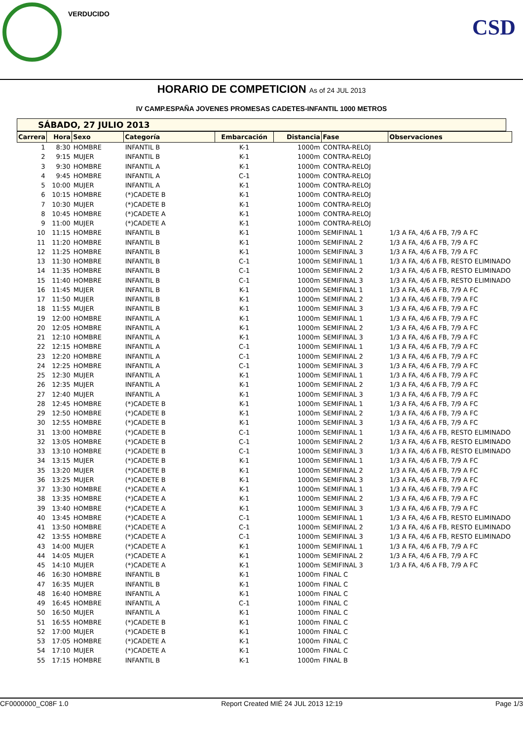VERDUCIDO
CSD
HORARIO DE COMPETICION As of 24 JUL 2013
IV CAMP.ESPAÑA JOVENES PROMESAS CADETES-INFANTIL 1000 METROS
SÁBADO, 27 JULIO 2013
| Carrera | Hora | Sexo | Categoría | Embarcación | Distancia | Fase | Observaciones |
| --- | --- | --- | --- | --- | --- | --- | --- |
| 1 | 8:30 | HOMBRE | INFANTIL B | K-1 | 1000m | CONTRA-RELOJ | |
| 2 | 9:15 | MUJER | INFANTIL B | K-1 | 1000m | CONTRA-RELOJ | |
| 3 | 9:30 | HOMBRE | INFANTIL A | K-1 | 1000m | CONTRA-RELOJ | |
| 4 | 9:45 | HOMBRE | INFANTIL A | C-1 | 1000m | CONTRA-RELOJ | |
| 5 | 10:00 | MUJER | INFANTIL A | K-1 | 1000m | CONTRA-RELOJ | |
| 6 | 10:15 | HOMBRE | (*)CADETE B | K-1 | 1000m | CONTRA-RELOJ | |
| 7 | 10:30 | MUJER | (*)CADETE B | K-1 | 1000m | CONTRA-RELOJ | |
| 8 | 10:45 | HOMBRE | (*)CADETE A | K-1 | 1000m | CONTRA-RELOJ | |
| 9 | 11:00 | MUJER | (*)CADETE A | K-1 | 1000m | CONTRA-RELOJ | |
| 10 | 11:15 | HOMBRE | INFANTIL B | K-1 | 1000m | SEMIFINAL 1 | 1/3 A FA, 4/6 A FB, 7/9 A FC |
| 11 | 11:20 | HOMBRE | INFANTIL B | K-1 | 1000m | SEMIFINAL 2 | 1/3 A FA, 4/6 A FB, 7/9 A FC |
| 12 | 11:25 | HOMBRE | INFANTIL B | K-1 | 1000m | SEMIFINAL 3 | 1/3 A FA, 4/6 A FB, 7/9 A FC |
| 13 | 11:30 | HOMBRE | INFANTIL B | C-1 | 1000m | SEMIFINAL 1 | 1/3 A FA, 4/6 A FB, RESTO ELIMINADO |
| 14 | 11:35 | HOMBRE | INFANTIL B | C-1 | 1000m | SEMIFINAL 2 | 1/3 A FA, 4/6 A FB, RESTO ELIMINADO |
| 15 | 11:40 | HOMBRE | INFANTIL B | C-1 | 1000m | SEMIFINAL 3 | 1/3 A FA, 4/6 A FB, RESTO ELIMINADO |
| 16 | 11:45 | MUJER | INFANTIL B | K-1 | 1000m | SEMIFINAL 1 | 1/3 A FA, 4/6 A FB, 7/9 A FC |
| 17 | 11:50 | MUJER | INFANTIL B | K-1 | 1000m | SEMIFINAL 2 | 1/3 A FA, 4/6 A FB, 7/9 A FC |
| 18 | 11:55 | MUJER | INFANTIL B | K-1 | 1000m | SEMIFINAL 3 | 1/3 A FA, 4/6 A FB, 7/9 A FC |
| 19 | 12:00 | HOMBRE | INFANTIL A | K-1 | 1000m | SEMIFINAL 1 | 1/3 A FA, 4/6 A FB, 7/9 A FC |
| 20 | 12:05 | HOMBRE | INFANTIL A | K-1 | 1000m | SEMIFINAL 2 | 1/3 A FA, 4/6 A FB, 7/9 A FC |
| 21 | 12:10 | HOMBRE | INFANTIL A | K-1 | 1000m | SEMIFINAL 3 | 1/3 A FA, 4/6 A FB, 7/9 A FC |
| 22 | 12:15 | HOMBRE | INFANTIL A | C-1 | 1000m | SEMIFINAL 1 | 1/3 A FA, 4/6 A FB, 7/9 A FC |
| 23 | 12:20 | HOMBRE | INFANTIL A | C-1 | 1000m | SEMIFINAL 2 | 1/3 A FA, 4/6 A FB, 7/9 A FC |
| 24 | 12:25 | HOMBRE | INFANTIL A | C-1 | 1000m | SEMIFINAL 3 | 1/3 A FA, 4/6 A FB, 7/9 A FC |
| 25 | 12:30 | MUJER | INFANTIL A | K-1 | 1000m | SEMIFINAL 1 | 1/3 A FA, 4/6 A FB, 7/9 A FC |
| 26 | 12:35 | MUJER | INFANTIL A | K-1 | 1000m | SEMIFINAL 2 | 1/3 A FA, 4/6 A FB, 7/9 A FC |
| 27 | 12:40 | MUJER | INFANTIL A | K-1 | 1000m | SEMIFINAL 3 | 1/3 A FA, 4/6 A FB, 7/9 A FC |
| 28 | 12:45 | HOMBRE | (*)CADETE B | K-1 | 1000m | SEMIFINAL 1 | 1/3 A FA, 4/6 A FB, 7/9 A FC |
| 29 | 12:50 | HOMBRE | (*)CADETE B | K-1 | 1000m | SEMIFINAL 2 | 1/3 A FA, 4/6 A FB, 7/9 A FC |
| 30 | 12:55 | HOMBRE | (*)CADETE B | K-1 | 1000m | SEMIFINAL 3 | 1/3 A FA, 4/6 A FB, 7/9 A FC |
| 31 | 13:00 | HOMBRE | (*)CADETE B | C-1 | 1000m | SEMIFINAL 1 | 1/3 A FA, 4/6 A FB, RESTO ELIMINADO |
| 32 | 13:05 | HOMBRE | (*)CADETE B | C-1 | 1000m | SEMIFINAL 2 | 1/3 A FA, 4/6 A FB, RESTO ELIMINADO |
| 33 | 13:10 | HOMBRE | (*)CADETE B | C-1 | 1000m | SEMIFINAL 3 | 1/3 A FA, 4/6 A FB, RESTO ELIMINADO |
| 34 | 13:15 | MUJER | (*)CADETE B | K-1 | 1000m | SEMIFINAL 1 | 1/3 A FA, 4/6 A FB, 7/9 A FC |
| 35 | 13:20 | MUJER | (*)CADETE B | K-1 | 1000m | SEMIFINAL 2 | 1/3 A FA, 4/6 A FB, 7/9 A FC |
| 36 | 13:25 | MUJER | (*)CADETE B | K-1 | 1000m | SEMIFINAL 3 | 1/3 A FA, 4/6 A FB, 7/9 A FC |
| 37 | 13:30 | HOMBRE | (*)CADETE A | K-1 | 1000m | SEMIFINAL 1 | 1/3 A FA, 4/6 A FB, 7/9 A FC |
| 38 | 13:35 | HOMBRE | (*)CADETE A | K-1 | 1000m | SEMIFINAL 2 | 1/3 A FA, 4/6 A FB, 7/9 A FC |
| 39 | 13:40 | HOMBRE | (*)CADETE A | K-1 | 1000m | SEMIFINAL 3 | 1/3 A FA, 4/6 A FB, 7/9 A FC |
| 40 | 13:45 | HOMBRE | (*)CADETE A | C-1 | 1000m | SEMIFINAL 1 | 1/3 A FA, 4/6 A FB, RESTO ELIMINADO |
| 41 | 13:50 | HOMBRE | (*)CADETE A | C-1 | 1000m | SEMIFINAL 2 | 1/3 A FA, 4/6 A FB, RESTO ELIMINADO |
| 42 | 13:55 | HOMBRE | (*)CADETE A | C-1 | 1000m | SEMIFINAL 3 | 1/3 A FA, 4/6 A FB, RESTO ELIMINADO |
| 43 | 14:00 | MUJER | (*)CADETE A | K-1 | 1000m | SEMIFINAL 1 | 1/3 A FA, 4/6 A FB, 7/9 A FC |
| 44 | 14:05 | MUJER | (*)CADETE A | K-1 | 1000m | SEMIFINAL 2 | 1/3 A FA, 4/6 A FB, 7/9 A FC |
| 45 | 14:10 | MUJER | (*)CADETE A | K-1 | 1000m | SEMIFINAL 3 | 1/3 A FA, 4/6 A FB, 7/9 A FC |
| 46 | 16:30 | HOMBRE | INFANTIL B | K-1 | 1000m | FINAL C | |
| 47 | 16:35 | MUJER | INFANTIL B | K-1 | 1000m | FINAL C | |
| 48 | 16:40 | HOMBRE | INFANTIL A | K-1 | 1000m | FINAL C | |
| 49 | 16:45 | HOMBRE | INFANTIL A | C-1 | 1000m | FINAL C | |
| 50 | 16:50 | MUJER | INFANTIL A | K-1 | 1000m | FINAL C | |
| 51 | 16:55 | HOMBRE | (*)CADETE B | K-1 | 1000m | FINAL C | |
| 52 | 17:00 | MUJER | (*)CADETE B | K-1 | 1000m | FINAL C | |
| 53 | 17:05 | HOMBRE | (*)CADETE A | K-1 | 1000m | FINAL C | |
| 54 | 17:10 | MUJER | (*)CADETE A | K-1 | 1000m | FINAL C | |
| 55 | 17:15 | HOMBRE | INFANTIL B | K-1 | 1000m | FINAL B | |
CF0000000_C08F 1.0 Report Created MIÉ 24 JUL 2013 12:19 Page 1/3